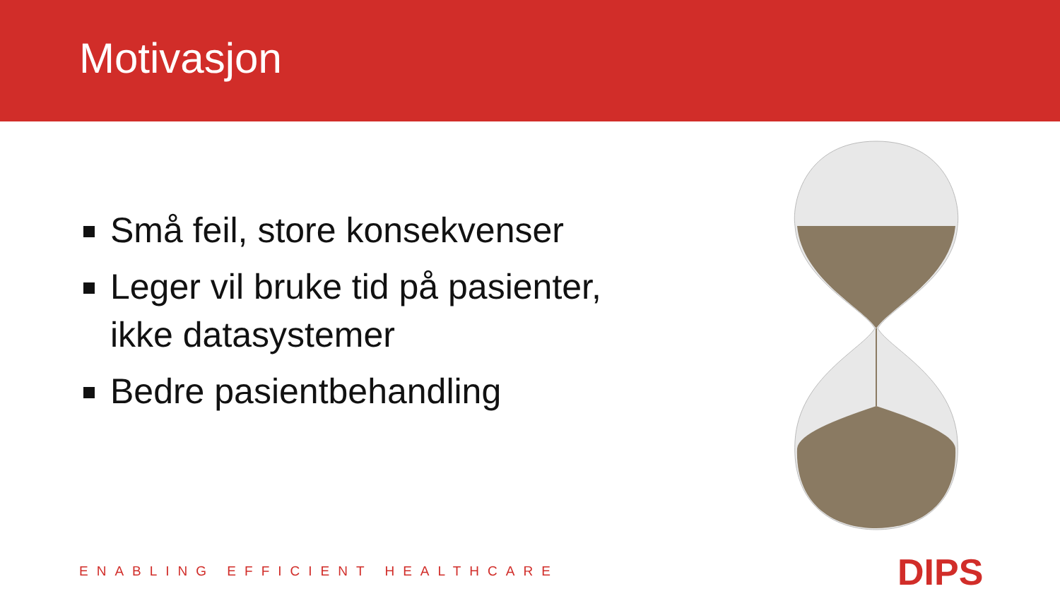Motivasjon
Små feil, store konsekvenser
Leger vil bruke tid på pasienter, ikke datasystemer
Bedre pasientbehandling
ENABLING EFFICIENT HEALTHCARE DIPS